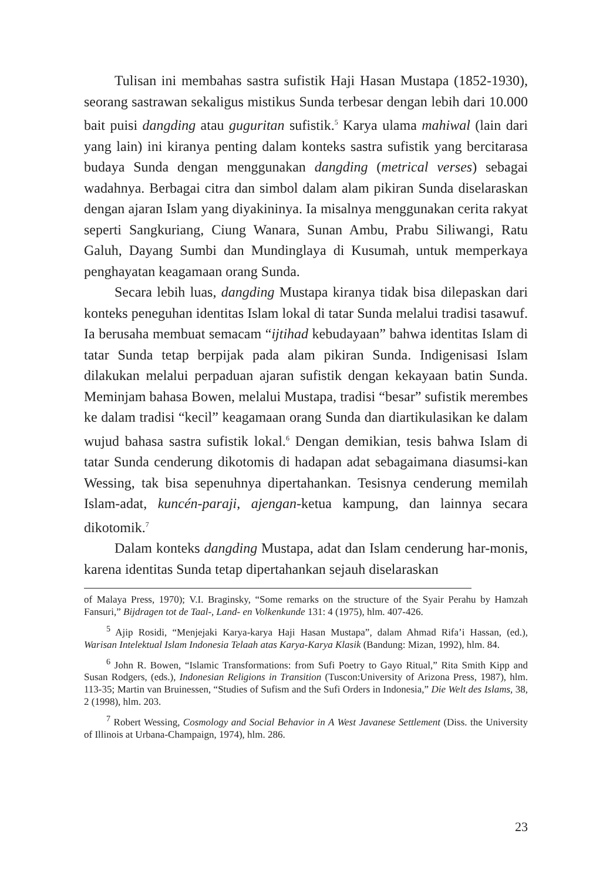Tulisan ini membahas sastra sufistik Haji Hasan Mustapa (1852-1930), seorang sastrawan sekaligus mistikus Sunda terbesar dengan lebih dari 10.000 bait puisi dangding atau guguritan sufistik.<sup>5</sup> Karya ulama mahiwal (lain dari yang lain) ini kiranya penting dalam konteks sastra sufistik yang bercitarasa budaya Sunda dengan menggunakan dangding (metrical verses) sebagai wadahnya. Berbagai citra dan simbol dalam alam pikiran Sunda diselaraskan dengan ajaran Islam yang diyakininya. Ia misalnya menggunakan cerita rakyat seperti Sangkuriang, Ciung Wanara, Sunan Ambu, Prabu Siliwangi, Ratu Galuh, Dayang Sumbi dan Mundinglaya di Kusumah, untuk memperkaya penghayatan keagamaan orang Sunda.
Secara lebih luas, dangding Mustapa kiranya tidak bisa dilepaskan dari konteks peneguhan identitas Islam lokal di tatar Sunda melalui tradisi tasawuf. Ia berusaha membuat semacam “ijtihad kebudayaan” bahwa identitas Islam di tatar Sunda tetap berpijak pada alam pikiran Sunda. Indigenisasi Islam dilakukan melalui perpaduan ajaran sufistik dengan kekayaan batin Sunda. Meminjam bahasa Bowen, melalui Mustapa, tradisi “besar” sufistik merembes ke dalam tradisi “kecil” keagamaan orang Sunda dan diartikulasikan ke dalam wujud bahasa sastra sufistik lokal.<sup>6</sup> Dengan demikian, tesis bahwa Islam di tatar Sunda cenderung dikotomis di hadapan adat sebagaimana diasumsi-kan Wessing, tak bisa sepenuhnya dipertahankan. Tesisnya cenderung memilah Islam-adat, kuncén-paraji, ajengan-ketua kampung, dan lainnya secara dikotomik.<sup>7</sup>
Dalam konteks dangding Mustapa, adat dan Islam cenderung har-monis, karena identitas Sunda tetap dipertahankan sejauh diselaraskan
of Malaya Press, 1970); V.I. Braginsky, “Some remarks on the structure of the Syair Perahu by Hamzah Fansuri,” Bijdragen tot de Taal-, Land- en Volkenkunde 131: 4 (1975), hlm. 407-426.
<sup>5</sup> Ajip Rosidi, “Menjejaki Karya-karya Haji Hasan Mustapa”, dalam Ahmad Rifa’i Hassan, (ed.), Warisan Intelektual Islam Indonesia Telaah atas Karya-Karya Klasik (Bandung: Mizan, 1992), hlm. 84.
<sup>6</sup> John R. Bowen, “Islamic Transformations: from Sufi Poetry to Gayo Ritual,” Rita Smith Kipp and Susan Rodgers, (eds.), Indonesian Religions in Transition (Tuscon:University of Arizona Press, 1987), hlm. 113-35; Martin van Bruinessen, “Studies of Sufism and the Sufi Orders in Indonesia,” Die Welt des Islams, 38, 2 (1998), hlm. 203.
<sup>7</sup> Robert Wessing, Cosmology and Social Behavior in A West Javanese Settlement (Diss. the University of Illinois at Urbana-Champaign, 1974), hlm. 286.
23